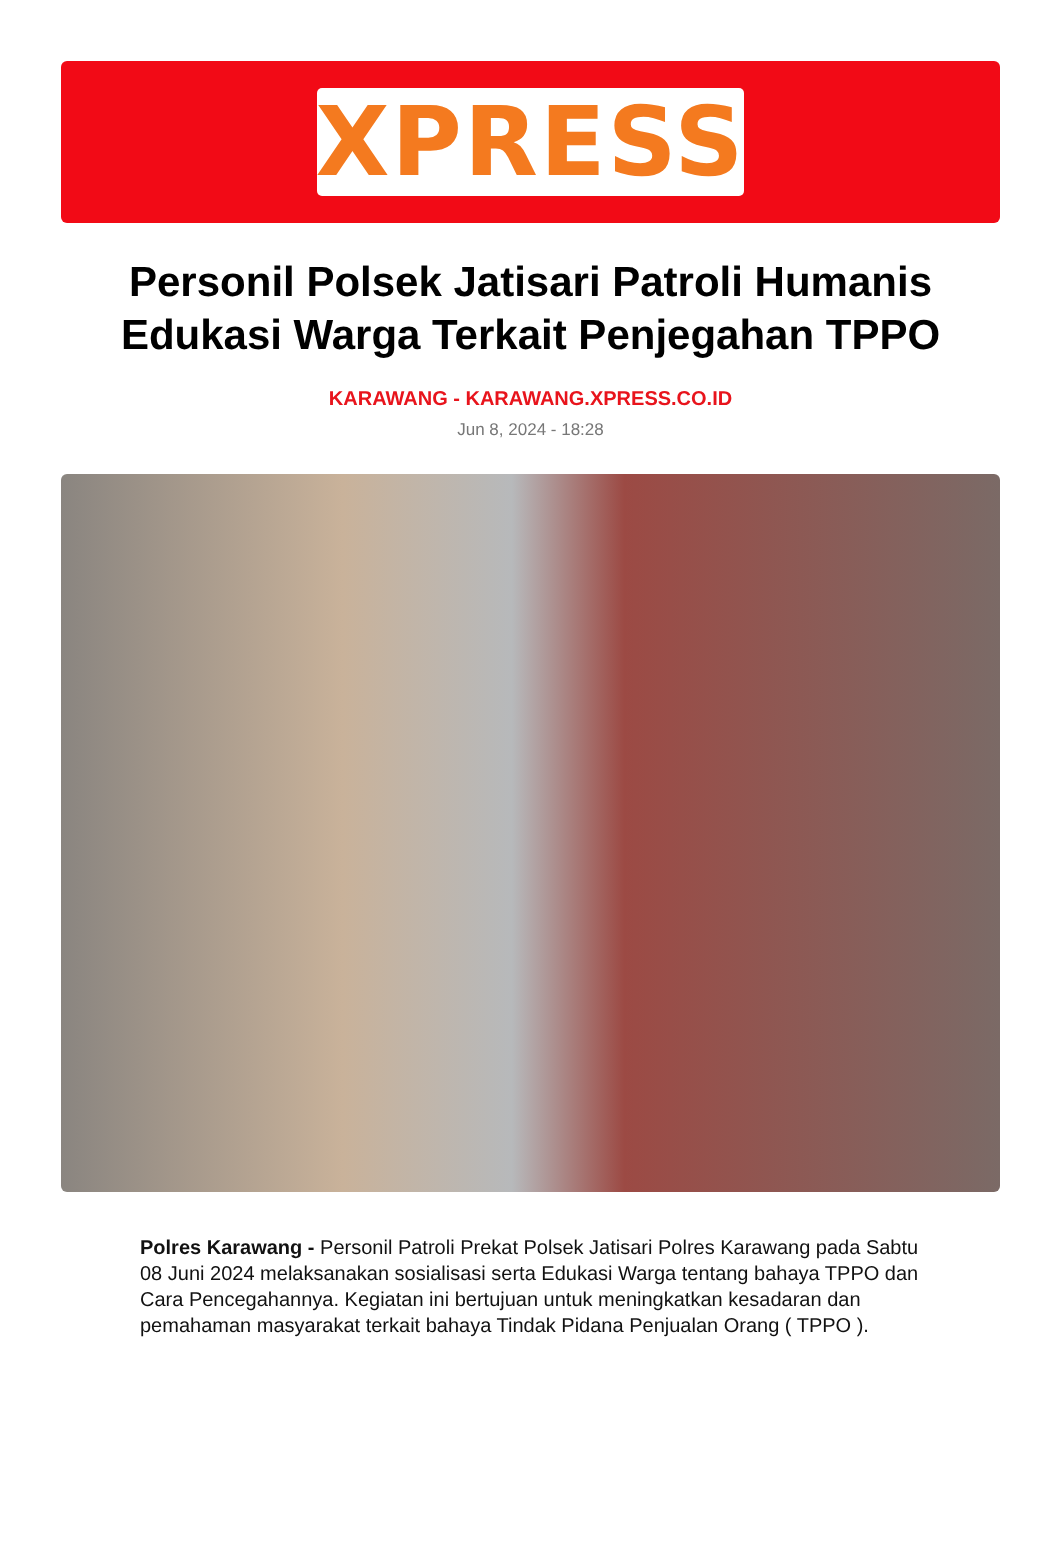XPRESS
Personil Polsek Jatisari Patroli Humanis Edukasi Warga Terkait Penjegahan TPPO
KARAWANG - KARAWANG.XPRESS.CO.ID
Jun 8, 2024 - 18:28
Polres Karawang - Personil Patroli Prekat Polsek Jatisari Polres Karawang pada Sabtu 08 Juni 2024 melaksanakan sosialisasi serta Edukasi Warga tentang bahaya TPPO dan Cara Pencegahannya. Kegiatan ini bertujuan untuk meningkatkan kesadaran dan pemahaman masyarakat terkait bahaya Tindak Pidana Penjualan Orang ( TPPO ).